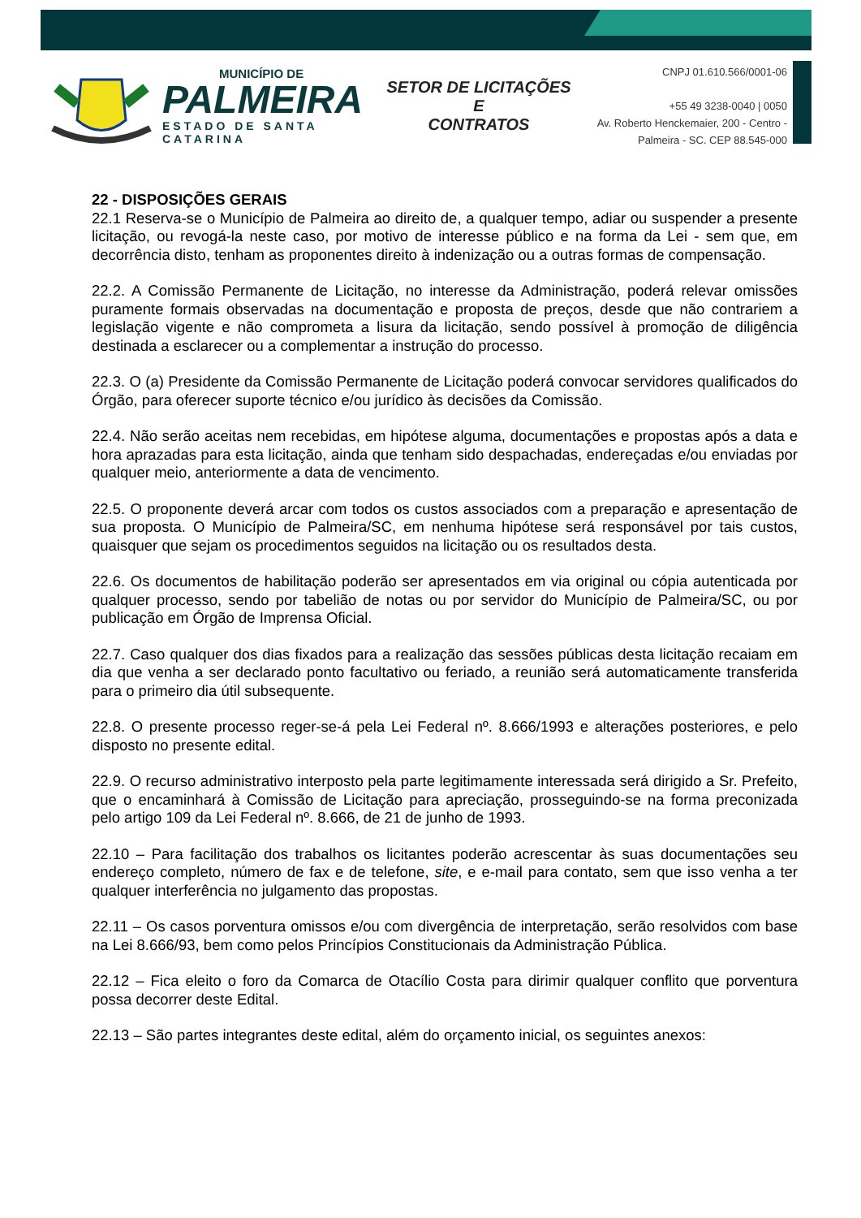MUNICÍPIO DE
PALMEIRA
ESTADO DE SANTA CATARINA
SETOR DE LICITAÇÕES E
CONTRATOS
CNPJ 01.610.566/0001-06
+55 49 3238-0040 | 0050
Av. Roberto Henckemaier, 200 - Centro -
Palmeira - SC. CEP 88.545-000
22 - DISPOSIÇÕES GERAIS
22.1 Reserva-se o Município de Palmeira ao direito de, a qualquer tempo, adiar ou suspender a presente licitação, ou revogá-la neste caso, por motivo de interesse público e na forma da Lei - sem que, em decorrência disto, tenham as proponentes direito à indenização ou a outras formas de compensação.
22.2. A Comissão Permanente de Licitação, no interesse da Administração, poderá relevar omissões puramente formais observadas na documentação e proposta de preços, desde que não contrariem a legislação vigente e não comprometa a lisura da licitação, sendo possível à promoção de diligência destinada a esclarecer ou a complementar a instrução do processo.
22.3. O (a) Presidente da Comissão Permanente de Licitação poderá convocar servidores qualificados do Órgão, para oferecer suporte técnico e/ou jurídico às decisões da Comissão.
22.4. Não serão aceitas nem recebidas, em hipótese alguma, documentações e propostas após a data e hora aprazadas para esta licitação, ainda que tenham sido despachadas, endereçadas e/ou enviadas por qualquer meio, anteriormente a data de vencimento.
22.5. O proponente deverá arcar com todos os custos associados com a preparação e apresentação de sua proposta. O Município de Palmeira/SC, em nenhuma hipótese será responsável por tais custos, quaisquer que sejam os procedimentos seguidos na licitação ou os resultados desta.
22.6. Os documentos de habilitação poderão ser apresentados em via original ou cópia autenticada por qualquer processo, sendo por tabelião de notas ou por servidor do Município de Palmeira/SC, ou por publicação em Órgão de Imprensa Oficial.
22.7. Caso qualquer dos dias fixados para a realização das sessões públicas desta licitação recaiam em dia que venha a ser declarado ponto facultativo ou feriado, a reunião será automaticamente transferida para o primeiro dia útil subsequente.
22.8. O presente processo reger-se-á pela Lei Federal nº. 8.666/1993 e alterações posteriores, e pelo disposto no presente edital.
22.9. O recurso administrativo interposto pela parte legitimamente interessada será dirigido a Sr. Prefeito, que o encaminhará à Comissão de Licitação para apreciação, prosseguindo-se na forma preconizada pelo artigo 109 da Lei Federal nº. 8.666, de 21 de junho de 1993.
22.10 – Para facilitação dos trabalhos os licitantes poderão acrescentar às suas documentações seu endereço completo, número de fax e de telefone, site, e e-mail para contato, sem que isso venha a ter qualquer interferência no julgamento das propostas.
22.11 – Os casos porventura omissos e/ou com divergência de interpretação, serão resolvidos com base na Lei 8.666/93, bem como pelos Princípios Constitucionais da Administração Pública.
22.12 – Fica eleito o foro da Comarca de Otacílio Costa para dirimir qualquer conflito que porventura possa decorrer deste Edital.
22.13 – São partes integrantes deste edital, além do orçamento inicial, os seguintes anexos: